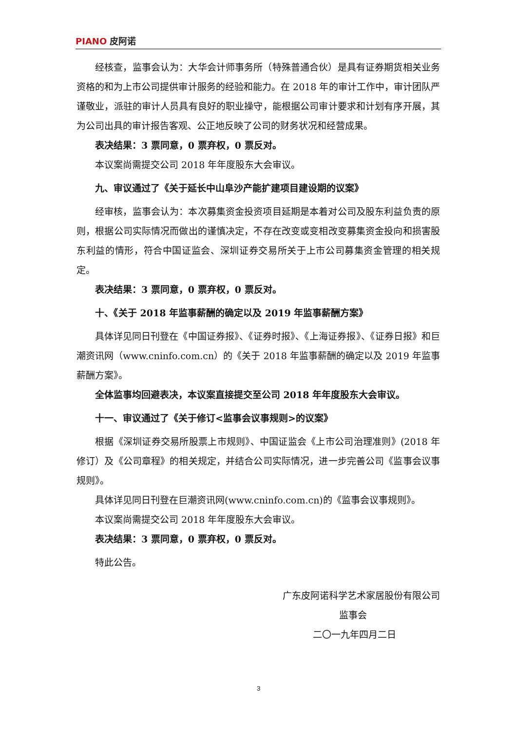PIANO 皮阿诺
经核查，监事会认为：大华会计师事务所（特殊普通合伙）是具有证券期货相关业务资格的和为上市公司提供审计服务的经验和能力。在 2018 年的审计工作中，审计团队严谨敬业，派驻的审计人员具有良好的职业操守，能根据公司审计要求和计划有序开展，其为公司出具的审计报告客观、公正地反映了公司的财务状况和经营成果。
表决结果：3 票同意，0 票弃权，0 票反对。
本议案尚需提交公司 2018 年年度股东大会审议。
九、审议通过了《关于延长中山阜沙产能扩建项目建设期的议案》
经审核，监事会认为：本次募集资金投资项目延期是本着对公司及股东利益负责的原则，根据公司实际情况而做出的谨慎决定，不存在改变或变相改变募集资金投向和损害股东利益的情形，符合中国证监会、深圳证券交易所关于上市公司募集资金管理的相关规定。
表决结果：3 票同意，0 票弃权，0 票反对。
十、《关于 2018 年监事薪酬的确定以及 2019 年监事薪酬方案》
具体详见同日刊登在《中国证券报》、《证券时报》、《上海证券报》、《证券日报》和巨潮资讯网（www.cninfo.com.cn）的《关于 2018 年监事薪酬的确定以及 2019 年监事薪酬方案》。
全体监事均回避表决，本议案直接提交至公司 2018 年年度股东大会审议。
十一、审议通过了《关于修订<监事会议事规则>的议案》
根据《深圳证券交易所股票上市规则》、中国证监会《上市公司治理准则》(2018 年修订）及《公司章程》的相关规定，并结合公司实际情况，进一步完善公司《监事会议事规则》。
具体详见同日刊登在巨潮资讯网(www.cninfo.com.cn)的《监事会议事规则》。
本议案尚需提交公司 2018 年年度股东大会审议。
表决结果：3 票同意，0 票弃权，0 票反对。
特此公告。
广东皮阿诺科学艺术家居股份有限公司
监事会
二〇一九年四月二日
3